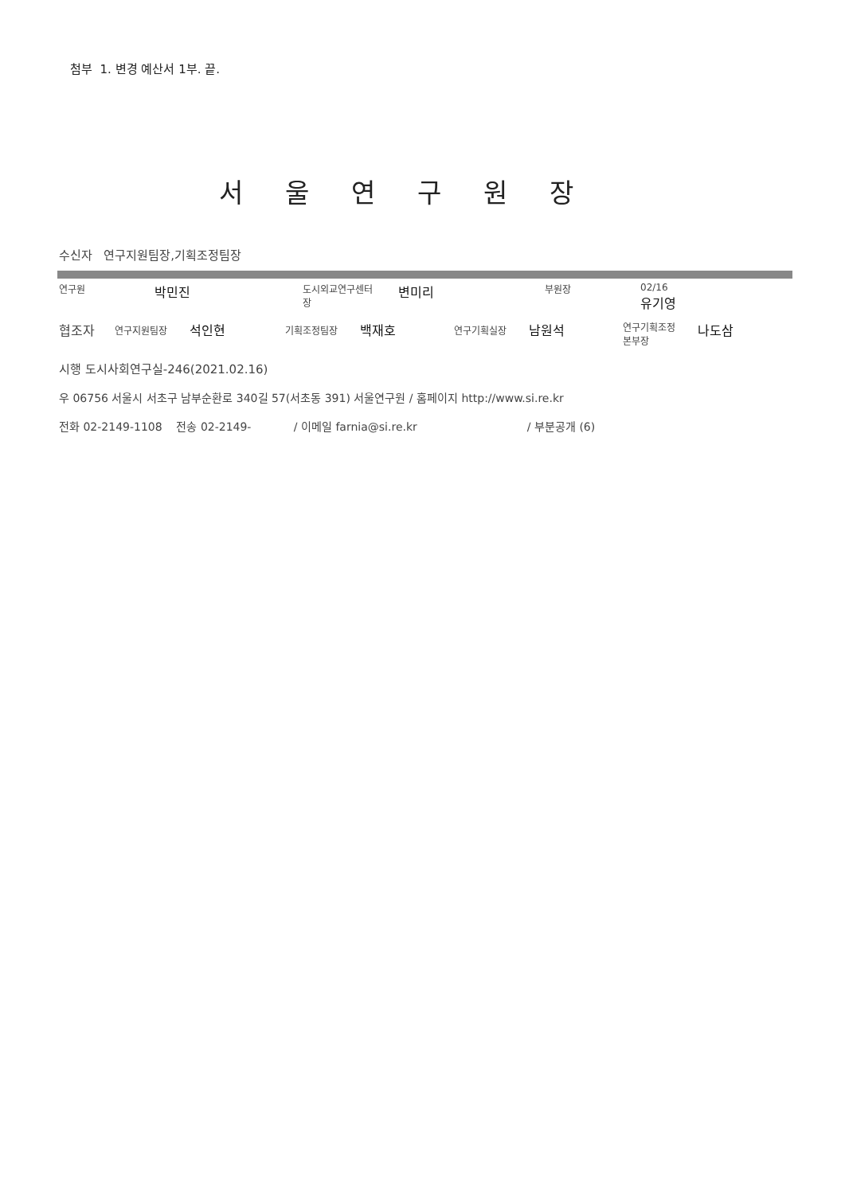첨부 1. 변경 예산서 1부. 끝.
서울연구원장
수신자 연구지원팀장,기획조정팀장
연구원
박민진
도시외교연구센터
장
변미리
부원장 02/16
유기영
협조자
연구지원팀장
석인현
기획조정팀장
백재호
연구기획실장
남원석
연구기획조정
본부장
나도삼
시행 도시사회연구실-246(2021.02.16)
우 06756 서울시 서초구 남부순환로 340길 57(서초동 391) 서울연구원 / 홈페이지 http://www.si.re.kr
전화 02-2149-1108 전송 02-2149- / 이메일 farnia@si.re.kr / 부분공개 (6)